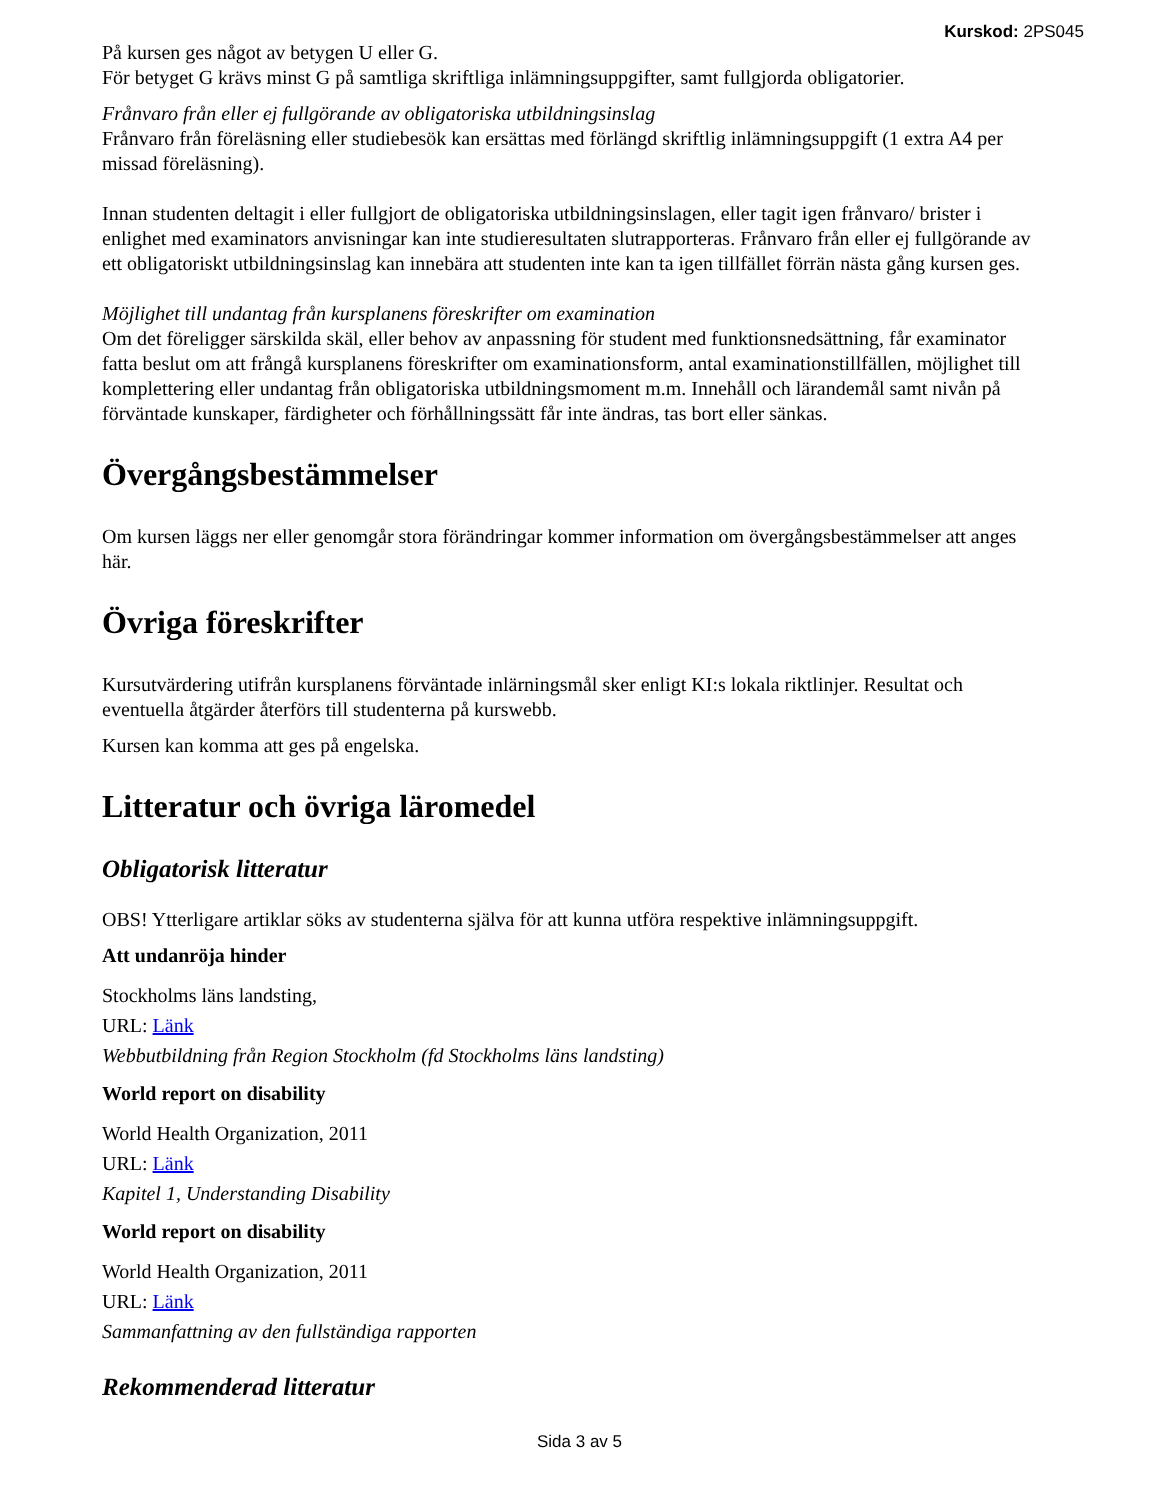Kurskod: 2PS045
På kursen ges något av betygen U eller G.
För betyget G krävs minst G på samtliga skriftliga inlämningsuppgifter, samt fullgjorda obligatorier.
Frånvaro från eller ej fullgörande av obligatoriska utbildningsinslag
Frånvaro från föreläsning eller studiebesök kan ersättas med förlängd skriftlig inlämningsuppgift (1 extra A4 per missad föreläsning).
Innan studenten deltagit i eller fullgjort de obligatoriska utbildningsinslagen, eller tagit igen frånvaro/ brister i enlighet med examinators anvisningar kan inte studieresultaten slutrapporteras. Frånvaro från eller ej fullgörande av ett obligatoriskt utbildningsinslag kan innebära att studenten inte kan ta igen tillfället förrän nästa gång kursen ges.
Möjlighet till undantag från kursplanens föreskrifter om examination
Om det föreligger särskilda skäl, eller behov av anpassning för student med funktionsnedsättning, får examinator fatta beslut om att frångå kursplanens föreskrifter om examinationsform, antal examinationstillfällen, möjlighet till komplettering eller undantag från obligatoriska utbildningsmoment m.m. Innehåll och lärandemål samt nivån på förväntade kunskaper, färdigheter och förhållningssätt får inte ändras, tas bort eller sänkas.
Övergångsbestämmelser
Om kursen läggs ner eller genomgår stora förändringar kommer information om övergångsbestämmelser att anges här.
Övriga föreskrifter
Kursutvärdering utifrån kursplanens förväntade inlärningsmål sker enligt KI:s lokala riktlinjer. Resultat och eventuella åtgärder återförs till studenterna på kurswebb.
Kursen kan komma att ges på engelska.
Litteratur och övriga läromedel
Obligatorisk litteratur
OBS! Ytterligare artiklar söks av studenterna själva för att kunna utföra respektive inlämningsuppgift.
Att undanröja hinder
Stockholms läns landsting,
URL: Länk
Webbutbildning från Region Stockholm (fd Stockholms läns landsting)
World report on disability
World Health Organization, 2011
URL: Länk
Kapitel 1, Understanding Disability
World report on disability
World Health Organization, 2011
URL: Länk
Sammanfattning av den fullständiga rapporten
Rekommenderad litteratur
Sida 3 av 5